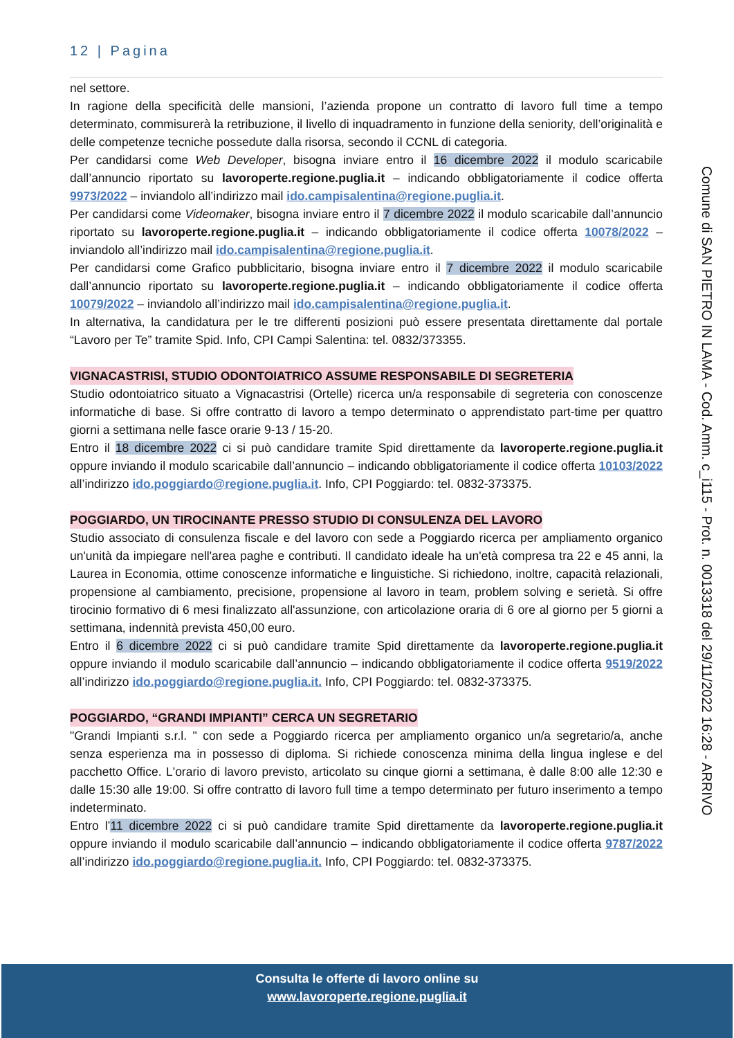12 | Pagina
nel settore.
In ragione della specificità delle mansioni, l’azienda propone un contratto di lavoro full time a tempo determinato, commisurerà la retribuzione, il livello di inquadramento in funzione della seniority, dell’originalità e delle competenze tecniche possedute dalla risorsa, secondo il CCNL di categoria.
Per candidarsi come Web Developer, bisogna inviare entro il 16 dicembre 2022 il modulo scaricabile dall’annuncio riportato su lavoroperte.regione.puglia.it – indicando obbligatoriamente il codice offerta 9973/2022 – inviandolo all’indirizzo mail ido.campisalentina@regione.puglia.it.
Per candidarsi come Videomaker, bisogna inviare entro il 7 dicembre 2022 il modulo scaricabile dall’annuncio riportato su lavoroperte.regione.puglia.it – indicando obbligatoriamente il codice offerta 10078/2022 – inviandolo all’indirizzo mail ido.campisalentina@regione.puglia.it.
Per candidarsi come Grafico pubblicitario, bisogna inviare entro il 7 dicembre 2022 il modulo scaricabile dall’annuncio riportato su lavoroperte.regione.puglia.it – indicando obbligatoriamente il codice offerta 10079/2022 – inviandolo all’indirizzo mail ido.campisalentina@regione.puglia.it.
In alternativa, la candidatura per le tre differenti posizioni può essere presentata direttamente dal portale “Lavoro per Te” tramite Spid. Info, CPI Campi Salentina: tel. 0832/373355.
VIGNACASTRISI, STUDIO ODONTOIATRICO ASSUME RESPONSABILE DI SEGRETERIA
Studio odontoiatrico situato a Vignacastrisi (Ortelle) ricerca un/a responsabile di segreteria con conoscenze informatiche di base. Si offre contratto di lavoro a tempo determinato o apprendistato part-time per quattro giorni a settimana nelle fasce orarie 9-13 / 15-20.
Entro il 18 dicembre 2022 ci si può candidare tramite Spid direttamente da lavoroperte.regione.puglia.it oppure inviando il modulo scaricabile dall’annuncio – indicando obbligatoriamente il codice offerta 10103/2022 all’indirizzo ido.poggiardo@regione.puglia.it. Info, CPI Poggiardo: tel. 0832-373375.
POGGIARDO, UN TIROCINANTE PRESSO STUDIO DI CONSULENZA DEL LAVORO
Studio associato di consulenza fiscale e del lavoro con sede a Poggiardo ricerca per ampliamento organico un'unità da impiegare nell'area paghe e contributi. Il candidato ideale ha un'età compresa tra 22 e 45 anni, la Laurea in Economia, ottime conoscenze informatiche e linguistiche. Si richiedono, inoltre, capacità relazionali, propensione al cambiamento, precisione, propensione al lavoro in team, problem solving e serietà. Si offre tirocinio formativo di 6 mesi finalizzato all'assunzione, con articolazione oraria di 6 ore al giorno per 5 giorni a settimana, indennità prevista 450,00 euro.
Entro il 6 dicembre 2022 ci si può candidare tramite Spid direttamente da lavoroperte.regione.puglia.it oppure inviando il modulo scaricabile dall’annuncio – indicando obbligatoriamente il codice offerta 9519/2022 all’indirizzo ido.poggiardo@regione.puglia.it. Info, CPI Poggiardo: tel. 0832-373375.
POGGIARDO, “GRANDI IMPIANTI” CERCA UN SEGRETARIO
"Grandi Impianti s.r.l. " con sede a Poggiardo ricerca per ampliamento organico un/a segretario/a, anche senza esperienza ma in possesso di diploma. Si richiede conoscenza minima della lingua inglese e del pacchetto Office. L'orario di lavoro previsto, articolato su cinque giorni a settimana, è dalle 8:00 alle 12:30 e dalle 15:30 alle 19:00. Si offre contratto di lavoro full time a tempo determinato per futuro inserimento a tempo indeterminato.
Entro l’11 dicembre 2022 ci si può candidare tramite Spid direttamente da lavoroperte.regione.puglia.it oppure inviando il modulo scaricabile dall’annuncio – indicando obbligatoriamente il codice offerta 9787/2022 all’indirizzo ido.poggiardo@regione.puglia.it. Info, CPI Poggiardo: tel. 0832-373375.
Comune di SAN PIETRO IN LAMA - Cod. Amm. c_i115 - Prot. n. 0013318 del 29/11/2022 16:28 - ARRIVO
Consulta le offerte di lavoro online su
www.lavoroperte.regione.puglia.it